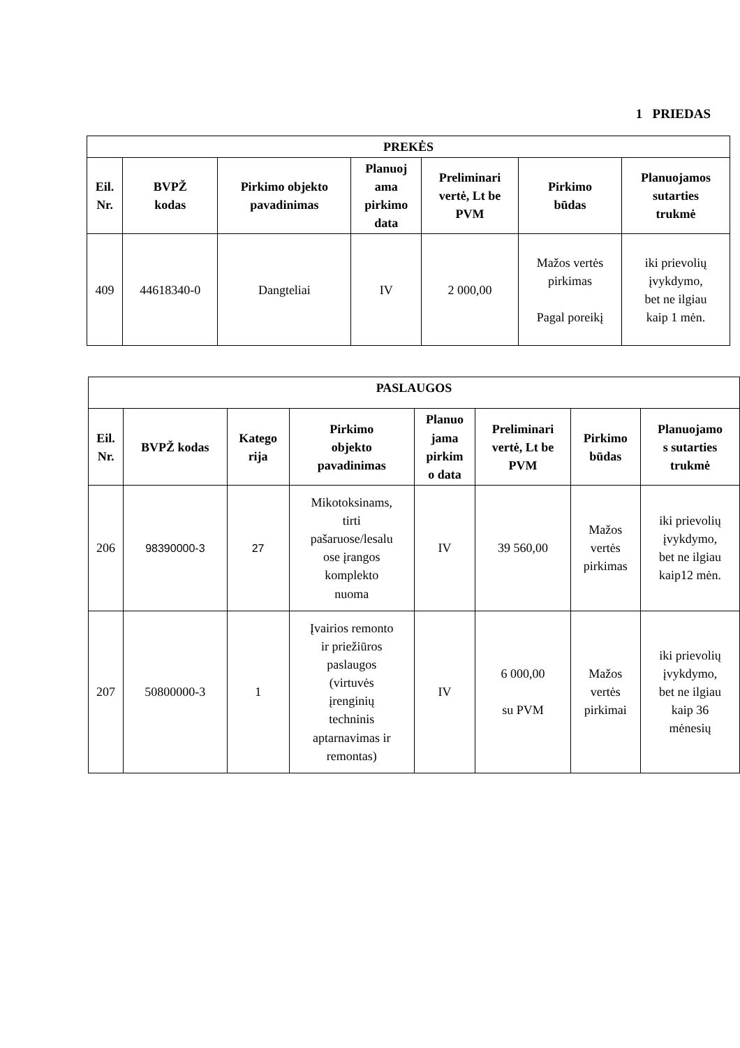1 PRIEDAS
| PREKĖS | | | | | | |
| --- | --- | --- | --- | --- | --- | --- |
| Eil. Nr. | BVPŽ kodas | Pirkimo objekto pavadinimas | Planuoj ama pirkimo data | Preliminari vertė, Lt be PVM | Pirkimo būdas | Planuojamos sutarties trukmė |
| 409 | 44618340-0 | Dangteliai | IV | 2 000,00 | Mažos vertės pirkimas Pagal poreikį | iki prievolių įvykdymo, bet ne ilgiau kaip 1 mėn. |
| PASLAUGOS | | | | | | | |
| --- | --- | --- | --- | --- | --- | --- | --- |
| Eil. Nr. | BVPŽ kodas | Katego rija | Pirkimo objekto pavadinimas | Planuo jama pirkim o data | Preliminari vertė, Lt be PVM | Pirkimo būdas | Planuojamo s sutarties trukmė |
| 206 | 98390000-3 | 27 | Mikotoksinams, tirti pašaruose/lesalu ose įrangos komplekto nuoma | IV | 39 560,00 | Mažos vertės pirkimas | iki prievolių įvykdymo, bet ne ilgiau kaip12 mėn. |
| 207 | 50800000-3 | 1 | Įvairios remonto ir priežiūros paslaugos (virtuvės įrenginių techninis aptarnavimas ir remontas) | IV | 6 000,00 su PVM | Mažos vertės pirkimai | iki prievolių įvykdymo, bet ne ilgiau kaip 36 mėnesių |